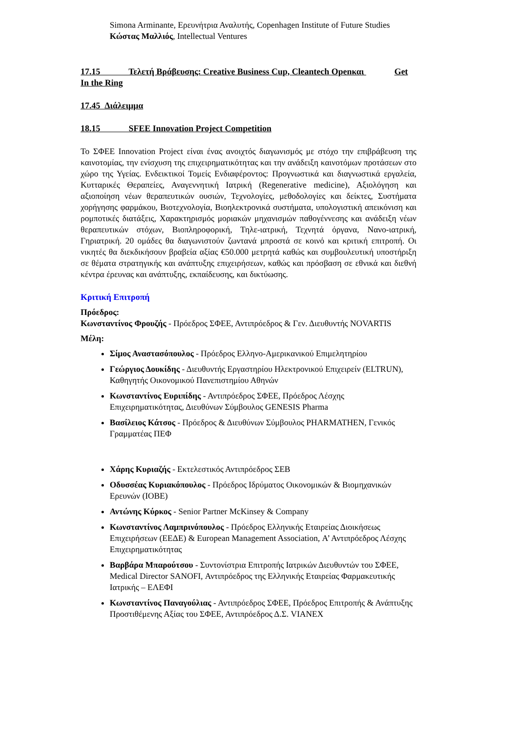Simona Arminante, Ερευνήτρια Αναλυτής, Copenhagen Institute of Future Studies
Κώστας Μαλλιός, Intellectual Ventures
17.15 Τελετή Βράβευσης: Creative Business Cup, Cleantech Openκαι Get In the Ring
17.45 Διάλειμμα
18.15 SFEE Innovation Project Competition
Το ΣΦΕΕ Innovation Project είναι ένας ανοιχτός διαγωνισμός με στόχο την επιβράβευση της καινοτομίας, την ενίσχυση της επιχειρηματικότητας και την ανάδειξη καινοτόμων προτάσεων στο χώρο της Υγείας. Ενδεικτικοί Τομείς Ενδιαφέροντος: Προγνωστικά και διαγνωστικά εργαλεία, Κυτταρικές Θεραπείες, Αναγεννητική Ιατρική (Regenerative medicine), Αξιολόγηση και αξιοποίηση νέων θεραπευτικών ουσιών, Τεχνολογίες, μεθοδολογίες και δείκτες, Συστήματα χορήγησης φαρμάκου, Βιοτεχνολογία, Βιοηλεκτρονικά συστήματα, υπολογιστική απεικόνιση και ρομποτικές διατάξεις, Χαρακτηρισμός μοριακών μηχανισμών παθογέννεσης και ανάδειξη νέων θεραπευτικών στόχων, Βιοπληροφορική, Τηλε-ιατρική, Τεχνητά όργανα, Νανο-ιατρική, Γηριατρική. 20 ομάδες θα διαγωνιστούν ζωντανά μπροστά σε κοινό και κριτική επιτροπή. Οι νικητές θα διεκδικήσουν βραβεία αξίας €50.000 μετρητά καθώς και συμβουλευτική υποστήριξη σε θέματα στρατηγικής και ανάπτυξης επιχειρήσεων, καθώς και πρόσβαση σε εθνικά και διεθνή κέντρα έρευνας και ανάπτυξης, εκπαίδευσης, και δικτύωσης.
Κριτική Επιτροπή
Πρόεδρος:
Κωνσταντίνος Φρουζής - Πρόεδρος ΣΦΕΕ, Αντιπρόεδρος & Γεν. Διευθυντής NOVARTIS
Μέλη:
Σίμος Αναστασόπουλος - Πρόεδρος Ελληνο-Αμερικανικού Επιμελητηρίου
Γεώργιος Δουκίδης - Διευθυντής Εργαστηρίου Ηλεκτρονικού Επιχειρείν (ELTRUN), Καθηγητής Οικονομικού Πανεπιστημίου Αθηνών
Κωνσταντίνος Ευριπίδης - Αντιπρόεδρος ΣΦΕΕ, Πρόεδρος Λέσχης Επιχειρηματικότητας, Διευθύνων Σύμβουλος GENESIS Pharma
Βασίλειος Κάτσος - Πρόεδρος & Διευθύνων Σύμβουλος PHARMATHEN, Γενικός Γραμματέας ΠΕΦ
Χάρης Κυριαζής - Εκτελεστικός Αντιπρόεδρος ΣΕΒ
Οδυσσέας Κυριακόπουλος - Πρόεδρος Ιδρύματος Οικονομικών & Βιομηχανικών Ερευνών (ΙΟΒΕ)
Αντώνης Κύρκος - Senior Partner McKinsey & Company
Κωνσταντίνος Λαμπρινόπουλος - Πρόεδρος Ελληνικής Εταιρείας Διοικήσεως Επιχειρήσεων (ΕΕΔΕ) & European Management Association, Α’ Αντιπρόεδρος Λέσχης Επιχειρηματικότητας
Βαρβάρα Μπαρούτσου - Συντονίστρια Επιτροπής Ιατρικών Διευθυντών του ΣΦΕΕ, Medical Director SANOFI, Αντιπρόεδρος της Ελληνικής Εταιρείας Φαρμακευτικής Ιατρικής – ΕΛΕΦΙ
Κωνσταντίνος Παναγούλιας - Αντιπρόεδρος ΣΦΕΕ, Πρόεδρος Επιτροπής & Ανάπτυξης Προστιθέμενης Αξίας του ΣΦΕΕ, Αντιπρόεδρος Δ.Σ. VIANEX